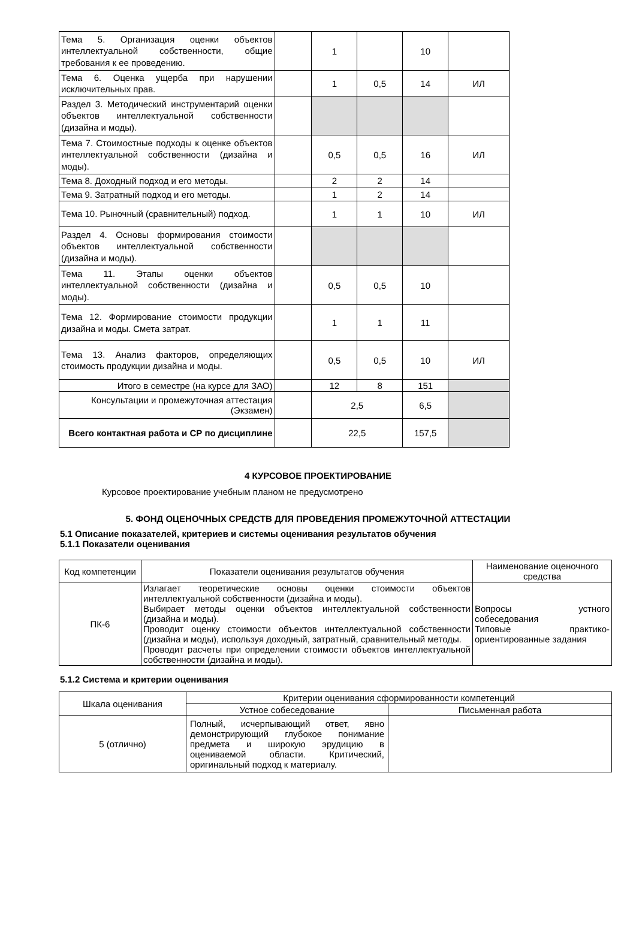| Тема 5. Организация оценки объектов интеллектуальной собственности, общие требования к ее проведению. | | 1 | | 10 | |
| Тема 6. Оценка ущерба при нарушении исключительных прав. | | 1 | 0,5 | 14 | ИЛ |
| Раздел 3. Методический инструментарий оценки объектов интеллектуальной собственности (дизайна и моды). | | | | | |
| Тема 7. Стоимостные подходы к оценке объектов интеллектуальной собственности (дизайна и моды). | | 0,5 | 0,5 | 16 | ИЛ |
| Тема 8. Доходный подход и его методы. | | 2 | 2 | 14 | |
| Тема 9. Затратный подход и его методы. | | 1 | 2 | 14 | |
| Тема 10. Рыночный (сравнительный) подход. | | 1 | 1 | 10 | ИЛ |
| Раздел 4. Основы формирования стоимости объектов интеллектуальной собственности (дизайна и моды). | | | | | |
| Тема 11. Этапы оценки объектов интеллектуальной собственности (дизайна и моды). | | 0,5 | 0,5 | 10 | |
| Тема 12. Формирование стоимости продукции дизайна и моды. Смета затрат. | | 1 | 1 | 11 | |
| Тема 13. Анализ факторов, определяющих стоимость продукции дизайна и моды. | | 0,5 | 0,5 | 10 | ИЛ |
| Итого в семестре (на курсе для ЗАО) | | 12 | 8 | 151 | |
| Консультации и промежуточная аттестация (Экзамен) | | 2,5 | | 6,5 | |
| Всего контактная работа и СР по дисциплине | | 22,5 | | 157,5 | |
4 КУРСОВОЕ ПРОЕКТИРОВАНИЕ
Курсовое проектирование учебным планом не предусмотрено
5. ФОНД ОЦЕНОЧНЫХ СРЕДСТВ ДЛЯ ПРОВЕДЕНИЯ ПРОМЕЖУТОЧНОЙ АТТЕСТАЦИИ
5.1 Описание показателей, критериев и системы оценивания результатов обучения
5.1.1 Показатели оценивания
| Код компетенции | Показатели оценивания результатов обучения | Наименование оценочного средства |
| --- | --- | --- |
| ПК-6 | Излагает теоретические основы оценки стоимости объектов интеллектуальной собственности (дизайна и моды). Выбирает методы оценки объектов интеллектуальной собственности (дизайна и моды). Проводит оценку стоимости объектов интеллектуальной собственности (дизайна и моды), используя доходный, затратный, сравнительный методы. Проводит расчеты при определении стоимости объектов интеллектуальной собственности (дизайна и моды). | Вопросы устного собеседования Типовые практико-ориентированные задания |
5.1.2 Система и критерии оценивания
| Шкала оценивания | Критерии оценивания сформированности компетенций | |
| --- | --- | --- |
| | Устное собеседование | Письменная работа |
| 5 (отлично) | Полный, исчерпывающий ответ, явно демонстрирующий глубокое понимание предмета и широкую эрудицию в оцениваемой области. Критический, оригинальный подход к материалу. | |